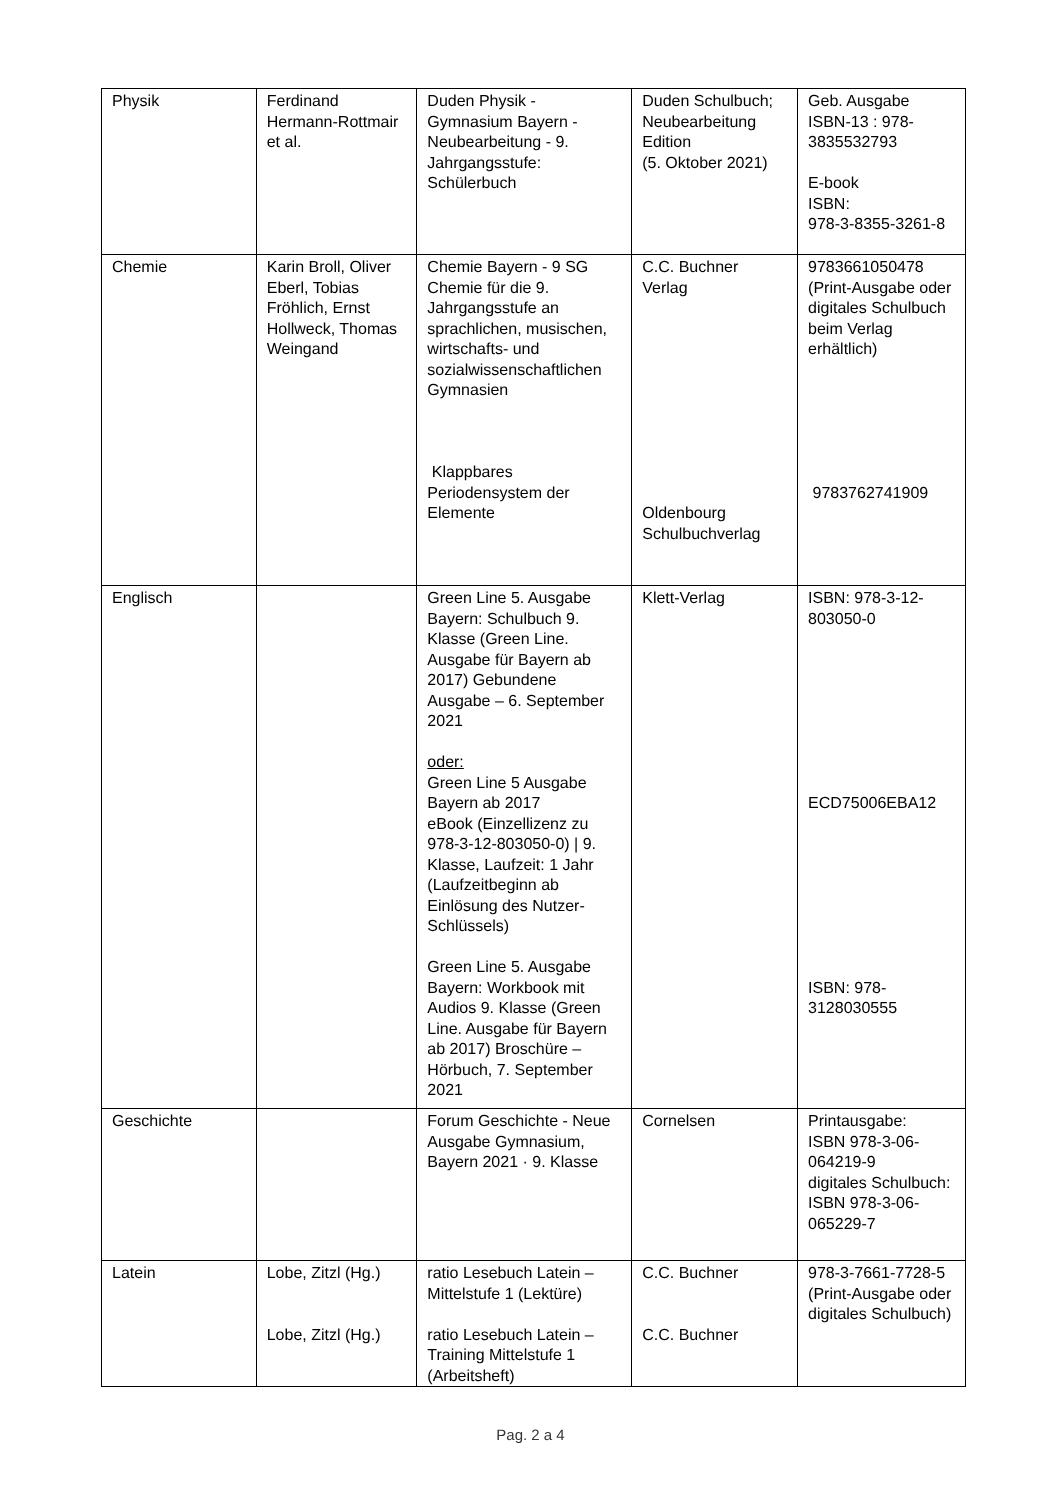| Physik | Ferdinand Hermann-Rottmair et al. | Duden Physik - Gymnasium Bayern - Neubearbeitung - 9. Jahrgangsstufe: Schülerbuch | Duden Schulbuch; Neubearbeitung Edition (5. Oktober 2021) | Geb. Ausgabe ISBN-13 : 978-3835532793 E-book ISBN: 978-3-8355-3261-8 |
| Chemie | Karin Broll, Oliver Eberl, Tobias Fröhlich, Ernst Hollweck, Thomas Weingand | Chemie Bayern - 9 SG Chemie für die 9. Jahrgangsstufe an sprachlichen, musischen, wirtschafts- und sozialwissenschaftlichen Gymnasien Klappbares Periodensystem der Elemente | C.C. Buchner Verlag Oldenbourg Schulbuchverlag | 9783661050478 (Print-Ausgabe oder digitales Schulbuch beim Verlag erhältlich) 9783762741909 |
| Englisch | | Green Line 5. Ausgabe Bayern: Schulbuch 9. Klasse (Green Line. Ausgabe für Bayern ab 2017) Gebundene Ausgabe – 6. September 2021 oder: Green Line 5 Ausgabe Bayern ab 2017 eBook (Einzellizenz zu 978-3-12-803050-0) / 9. Klasse, Laufzeit: 1 Jahr (Laufzeitbeginn ab Einlösung des Nutzer-Schlüssels) Green Line 5. Ausgabe Bayern: Workbook mit Audios 9. Klasse (Green Line. Ausgabe für Bayern ab 2017) Broschüre – Hörbuch, 7. September 2021 | Klett-Verlag | ISBN: 978-3-12-803050-0 ECD75006EBA12 ISBN: 978-3128030555 |
| Geschichte | | Forum Geschichte - Neue Ausgabe Gymnasium, Bayern 2021 · 9. Klasse | Cornelsen | Printausgabe: ISBN 978-3-06-064219-9 digitales Schulbuch: ISBN 978-3-06-065229-7 |
| Latein | Lobe, Zitzl (Hg.) Lobe, Zitzl (Hg.) | ratio Lesebuch Latein – Mittelstufe 1 (Lektüre) ratio Lesebuch Latein – Training Mittelstufe 1 (Arbeitsheft) | C.C. Buchner C.C. Buchner | 978-3-7661-7728-5 (Print-Ausgabe oder digitales Schulbuch) |
Pag. 2 a 4